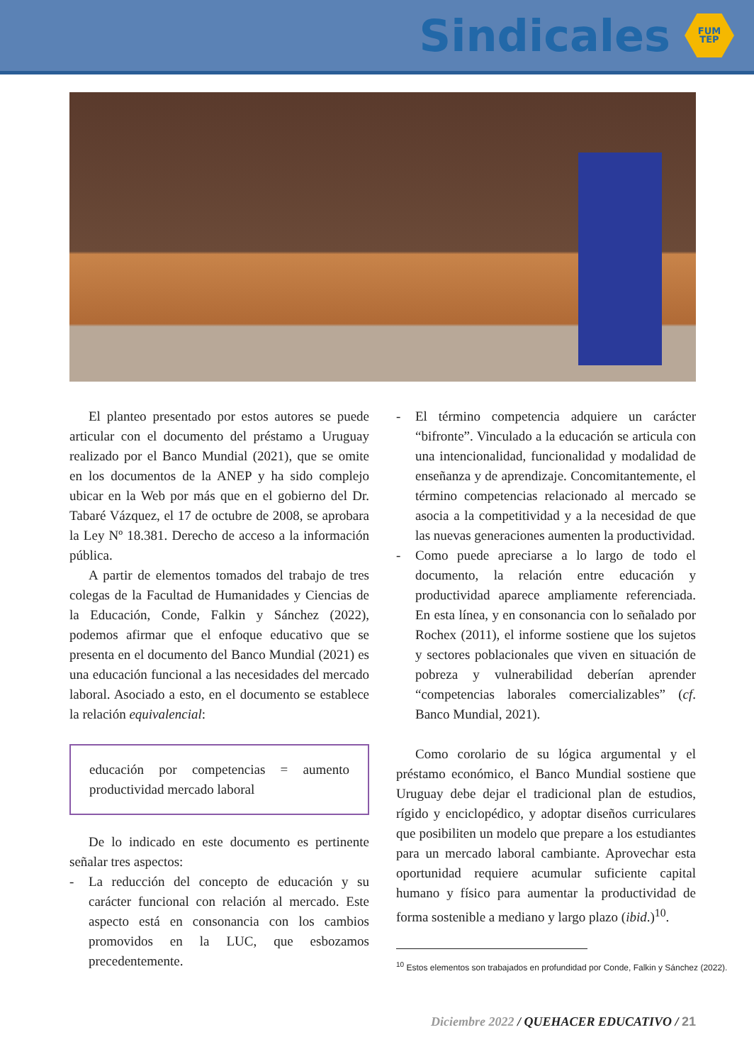Sindicales
FUM
TEP
El planteo presentado por estos autores se puede articular con el documento del préstamo a Uruguay realizado por el Banco Mundial (2021), que se omite en los documentos de la ANEP y ha sido complejo ubicar en la Web por más que en el gobierno del Dr. Tabaré Vázquez, el 17 de octubre de 2008, se aprobara la Ley Nº 18.381. Derecho de acceso a la información pública.
A partir de elementos tomados del trabajo de tres colegas de la Facultad de Humanidades y Ciencias de la Educación, Conde, Falkin y Sánchez (2022), podemos afirmar que el enfoque educativo que se presenta en el documento del Banco Mundial (2021) es una educación funcional a las necesidades del mercado laboral. Asociado a esto, en el documento se establece la relación equivalencial:
educación por competencias = aumento productividad mercado laboral
De lo indicado en este documento es pertinente señalar tres aspectos:
- La reducción del concepto de educación y su carácter funcional con relación al mercado. Este aspecto está en consonancia con los cambios promovidos en la LUC, que esbozamos precedentemente.
- El término competencia adquiere un carácter “bifronte”. Vinculado a la educación se articula con una intencionalidad, funcionalidad y modalidad de enseñanza y de aprendizaje. Concomitantemente, el término competencias relacionado al mercado se asocia a la competitividad y a la necesidad de que las nuevas generaciones aumenten la productividad.
- Como puede apreciarse a lo largo de todo el documento, la relación entre educación y productividad aparece ampliamente referenciada. En esta línea, y en consonancia con lo señalado por Rochex (2011), el informe sostiene que los sujetos y sectores poblacionales que viven en situación de pobreza y vulnerabilidad deberían aprender “competencias laborales comercializables” (cf. Banco Mundial, 2021).
Como corolario de su lógica argumental y el préstamo económico, el Banco Mundial sostiene que Uruguay debe dejar el tradicional plan de estudios, rígido y enciclopédico, y adoptar diseños curriculares que posibiliten un modelo que prepare a los estudiantes para un mercado laboral cambiante. Aprovechar esta oportunidad requiere acumular suficiente capital humano y físico para aumentar la productividad de forma sostenible a mediano y largo plazo (ibid.)<sup>10</sup>.
<sup>10</sup> Estos elementos son trabajados en profundidad por Conde, Falkin y Sánchez (2022).
Diciembre 2022 / QUEHACER EDUCATIVO / 21